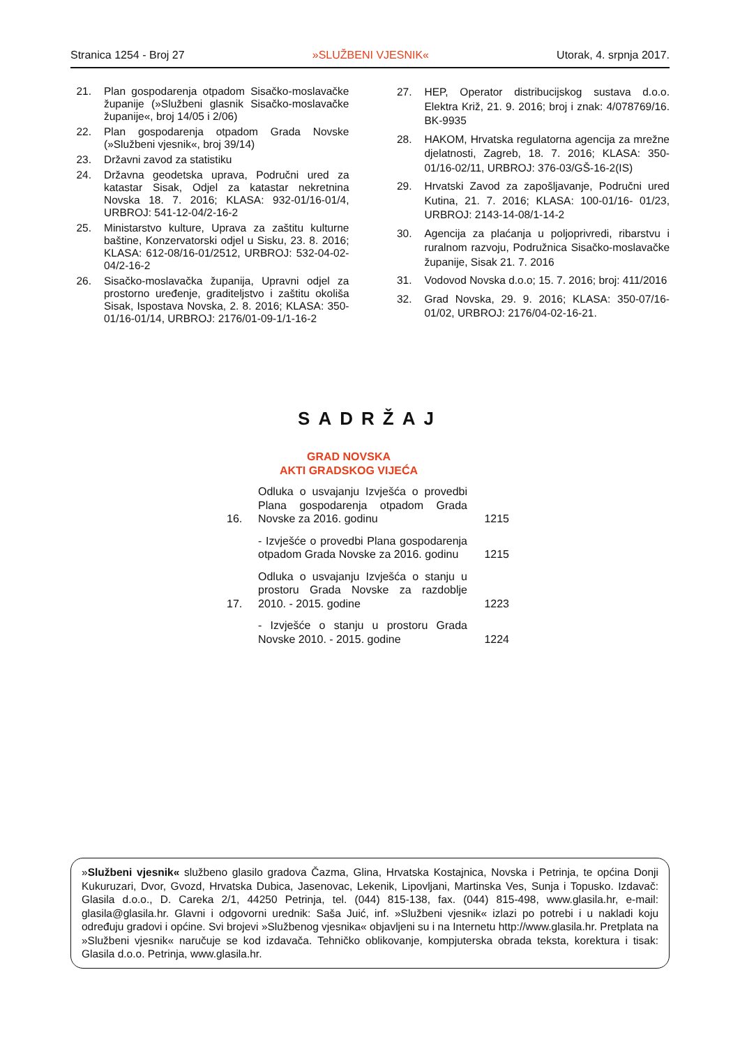Stranica 1254 - Broj 27 »SLUŽBENI VJESNIK« Utorak, 4. srpnja 2017.
21. Plan gospodarenja otpadom Sisačko-moslavačke županije (»Službeni glasnik Sisačko-moslavačke županije«, broj 14/05 i 2/06)
22. Plan gospodarenja otpadom Grada Novske (»Službeni vjesnik«, broj 39/14)
23. Državni zavod za statistiku
24. Državna geodetska uprava, Područni ured za katastar Sisak, Odjel za katastar nekretnina Novska 18. 7. 2016; KLASA: 932-01/16-01/4, URBROJ: 541-12-04/2-16-2
25. Ministarstvo kulture, Uprava za zaštitu kulturne baštine, Konzervatorski odjel u Sisku, 23. 8. 2016; KLASA: 612-08/16-01/2512, URBROJ: 532-04-02-04/2-16-2
26. Sisačko-moslavačka županija, Upravni odjel za prostorno uređenje, graditeljstvo i zaštitu okoliša Sisak, Ispostava Novska, 2. 8. 2016; KLASA: 350-01/16-01/14, URBROJ: 2176/01-09-1/1-16-2
27. HEP, Operator distribucijskog sustava d.o.o. Elektra Križ, 21. 9. 2016; broj i znak: 4/078769/16. BK-9935
28. HAKOM, Hrvatska regulatorna agencija za mrežne djelatnosti, Zagreb, 18. 7. 2016; KLASA: 350-01/16-02/11, URBROJ: 376-03/GŠ-16-2(IS)
29. Hrvatski Zavod za zapošljavanje, Područni ured Kutina, 21. 7. 2016; KLASA: 100-01/16- 01/23, URBROJ: 2143-14-08/1-14-2
30. Agencija za plaćanja u poljoprivredi, ribarstvu i ruralnom razvoju, Podružnica Sisačko-moslavačke županije, Sisak 21. 7. 2016
31. Vodovod Novska d.o.o; 15. 7. 2016; broj: 411/2016
32. Grad Novska, 29. 9. 2016; KLASA: 350-07/16-01/02, URBROJ: 2176/04-02-16-21.
SADRŽAJ
GRAD NOVSKA
AKTI GRADSKOG VIJEĆA
16. Odluka o usvajanju Izvješća o provedbi Plana gospodarenja otpadom Grada Novske za 2016. godinu 1215
- Izvješće o provedbi Plana gospodarenja otpadom Grada Novske za 2016. godinu 1215
17. Odluka o usvajanju Izvješća o stanju u prostoru Grada Novske za razdoblje 2010. - 2015. godine 1223
- Izvješće o stanju u prostoru Grada Novske 2010. - 2015. godine 1224
»Službeni vjesnik« službeno glasilo gradova Čazma, Glina, Hrvatska Kostajnica, Novska i Petrinja, te općina Donji Kukuruzari, Dvor, Gvozd, Hrvatska Dubica, Jasenovac, Lekenik, Lipovljani, Martinska Ves, Sunja i Topusko. Izdavač: Glasila d.o.o., D. Careka 2/1, 44250 Petrinja, tel. (044) 815-138, fax. (044) 815-498, www.glasila.hr, e-mail: glasila@glasila.hr. Glavni i odgovorni urednik: Saša Juić, inf. »Službeni vjesnik« izlazi po potrebi i u nakladi koju određuju gradovi i općine. Svi brojevi »Službenog vjesnika« objavljeni su i na Internetu http://www.glasila.hr. Pretplata na »Službeni vjesnik« naručuje se kod izdavača. Tehničko oblikovanje, kompjuterska obrada teksta, korektura i tisak: Glasila d.o.o. Petrinja, www.glasila.hr.